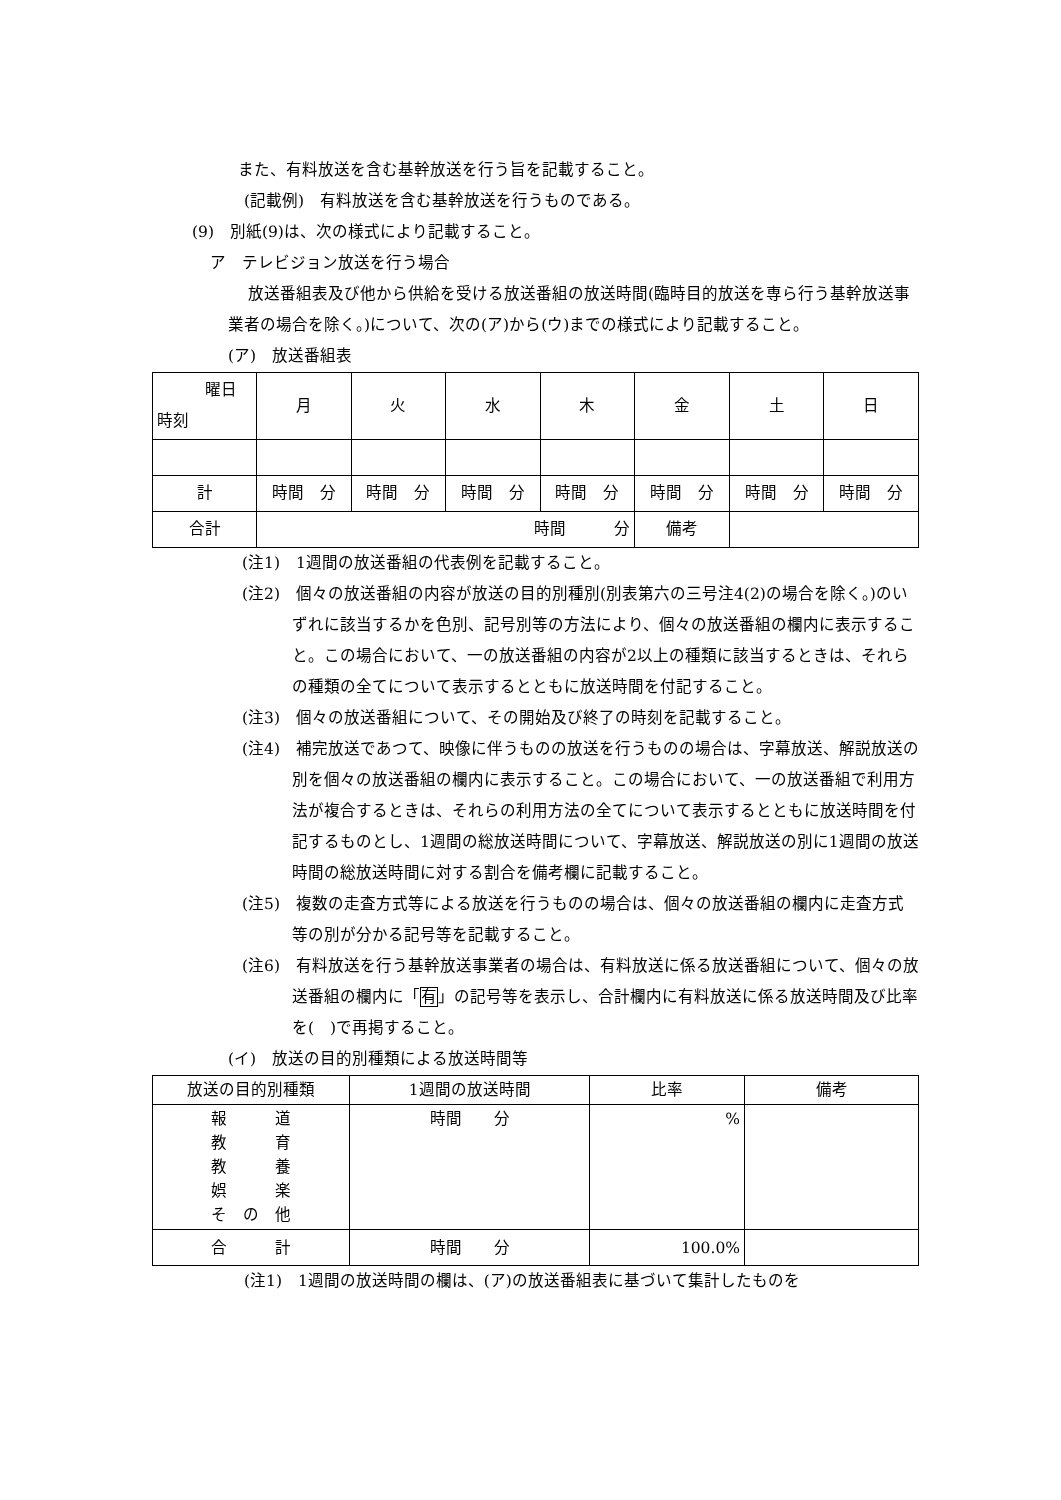また、有料放送を含む基幹放送を行う旨を記載すること。
(記載例)　有料放送を含む基幹放送を行うものである。
(9)　別紙(9)は、次の様式により記載すること。
ア　テレビジョン放送を行う場合
放送番組表及び他から供給を受ける放送番組の放送時間(臨時目的放送を専ら行う基幹放送事業者の場合を除く。)について、次の(ア)から(ウ)までの様式により記載すること。
(ア)　放送番組表
| 曜日 時刻 | 月 | 火 | 水 | 木 | 金 | 土 | 日 |
| 計 | 時間 分 | 時間 分 | 時間 分 | 時間 分 | 時間 分 | 時間 分 | 時間 分 |
| 合計 | 時間 分 | | | | 備考 | | |
(注1)　1週間の放送番組の代表例を記載すること。
(注2)　個々の放送番組の内容が放送の目的別種別(別表第六の三号注4(2)の場合を除く。)のいずれに該当するかを色別、記号別等の方法により、個々の放送番組の欄内に表示すること。この場合において、一の放送番組の内容が2以上の種類に該当するときは、それらの種類の全てについて表示するとともに放送時間を付記すること。
(注3)　個々の放送番組について、その開始及び終了の時刻を記載すること。
(注4)　補完放送であつて、映像に伴うものの放送を行うものの場合は、字幕放送、解説放送の別を個々の放送番組の欄内に表示すること。この場合において、一の放送番組で利用方法が複合するときは、それらの利用方法の全てについて表示するとともに放送時間を付記するものとし、1週間の総放送時間について、字幕放送、解説放送の別に1週間の放送時間の総放送時間に対する割合を備考欄に記載すること。
(注5)　複数の走査方式等による放送を行うものの場合は、個々の放送番組の欄内に走査方式等の別が分かる記号等を記載すること。
(注6)　有料放送を行う基幹放送事業者の場合は、有料放送に係る放送番組について、個々の放送番組の欄内に「有」の記号等を表示し、合計欄内に有料放送に係る放送時間及び比率を(　)で再掲すること。
(イ)　放送の目的別種類による放送時間等
| 放送の目的別種類 | 1週間の放送時間 | 比率 | 備考 |
| 報 道 教 育 教 養 娯 楽 そ の 他 | 時間 分 | % | |
| 合 計 | 時間 分 | 100.0% | |
(注1)　1週間の放送時間の欄は、(ア)の放送番組表に基づいて集計したものを